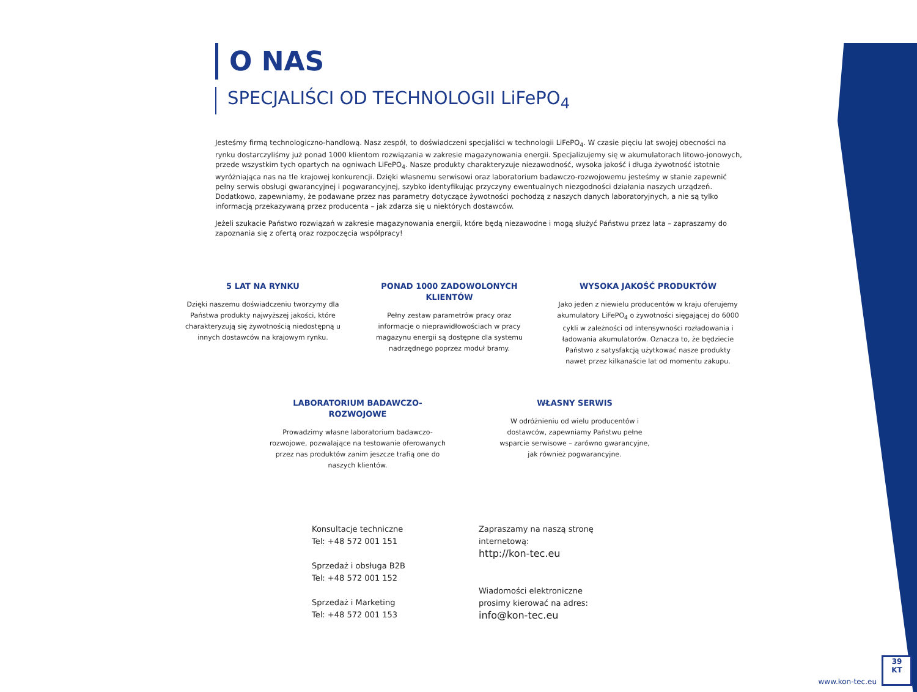O NAS
SPECJALIŚCI OD TECHNOLOGII LiFePO<sub>4</sub>
Jesteśmy firmą technologiczno-handlową. Nasz zespół, to doświadczeni specjaliści w technologii LiFePO<sub>4</sub>. W czasie pięciu lat swojej obecności na rynku dostarczyliśmy już ponad 1000 klientom rozwiązania w zakresie magazynowania energii. Specjalizujemy się w akumulatorach litowo-jonowych, przede wszystkim tych opartych na ogniwach LiFePO<sub>4</sub>. Nasze produkty charakteryzuje niezawodność, wysoka jakość i długa żywotność istotnie wyróżniająca nas na tle krajowej konkurencji. Dzięki własnemu serwisowi oraz laboratorium badawczo-rozwojowemu jesteśmy w stanie zapewnić pełny serwis obsługi gwarancyjnej i pogwarancyjnej, szybko identyfikując przyczyny ewentualnych niezgodności działania naszych urządzeń. Dodatkowo, zapewniamy, że podawane przez nas parametry dotyczące żywotności pochodzą z naszych danych laboratoryjnych, a nie są tylko informacją przekazywaną przez producenta – jak zdarza się u niektórych dostawców.
Jeżeli szukacie Państwo rozwiązań w zakresie magazynowania energii, które będą niezawodne i mogą służyć Państwu przez lata – zapraszamy do zapoznania się z ofertą oraz rozpoczęcia współpracy!
5 LAT NA RYNKU
Dzięki naszemu doświadczeniu tworzymy dla Państwa produkty najwyższej jakości, które charakteryzują się żywotnością niedostępną u innych dostawców na krajowym rynku.
PONAD 1000 ZADOWOLONYCH KLIENTÓW
Pełny zestaw parametrów pracy oraz informacje o nieprawidłowościach w pracy magazynu energii są dostępne dla systemu nadrzędnego poprzez moduł bramy.
WYSOKA JAKOŚĆ PRODUKTÓW
Jako jeden z niewielu producentów w kraju oferujemy akumulatory LiFePO<sub>4</sub> o żywotności sięgającej do 6000 cykli w zależności od intensywności rozładowania i ładowania akumulatorów. Oznacza to, że będziecie Państwo z satysfakcją użytkować nasze produkty nawet przez kilkanaście lat od momentu zakupu.
LABORATORIUM BADAWCZO-ROZWOJOWE
Prowadzimy własne laboratorium badawczo-rozwojowe, pozwalające na testowanie oferowanych przez nas produktów zanim jeszcze trafią one do naszych klientów.
WŁASNY SERWIS
W odróżnieniu od wielu producentów i dostawców, zapewniamy Państwu pełne wsparcie serwisowe – zarówno gwarancyjne, jak również pogwarancyjne.
Konsultacje techniczne
Tel: +48 572 001 151
Sprzedaż i obsługa B2B
Tel: +48 572 001 152
Sprzedaż i Marketing
Tel: +48 572 001 153
Zapraszamy na naszą stronę
internetową:
http://kon-tec.eu
Wiadomości elektroniczne
prosimy kierować na adres:
info@kon-tec.eu
www.kon-tec.eu
39
KT